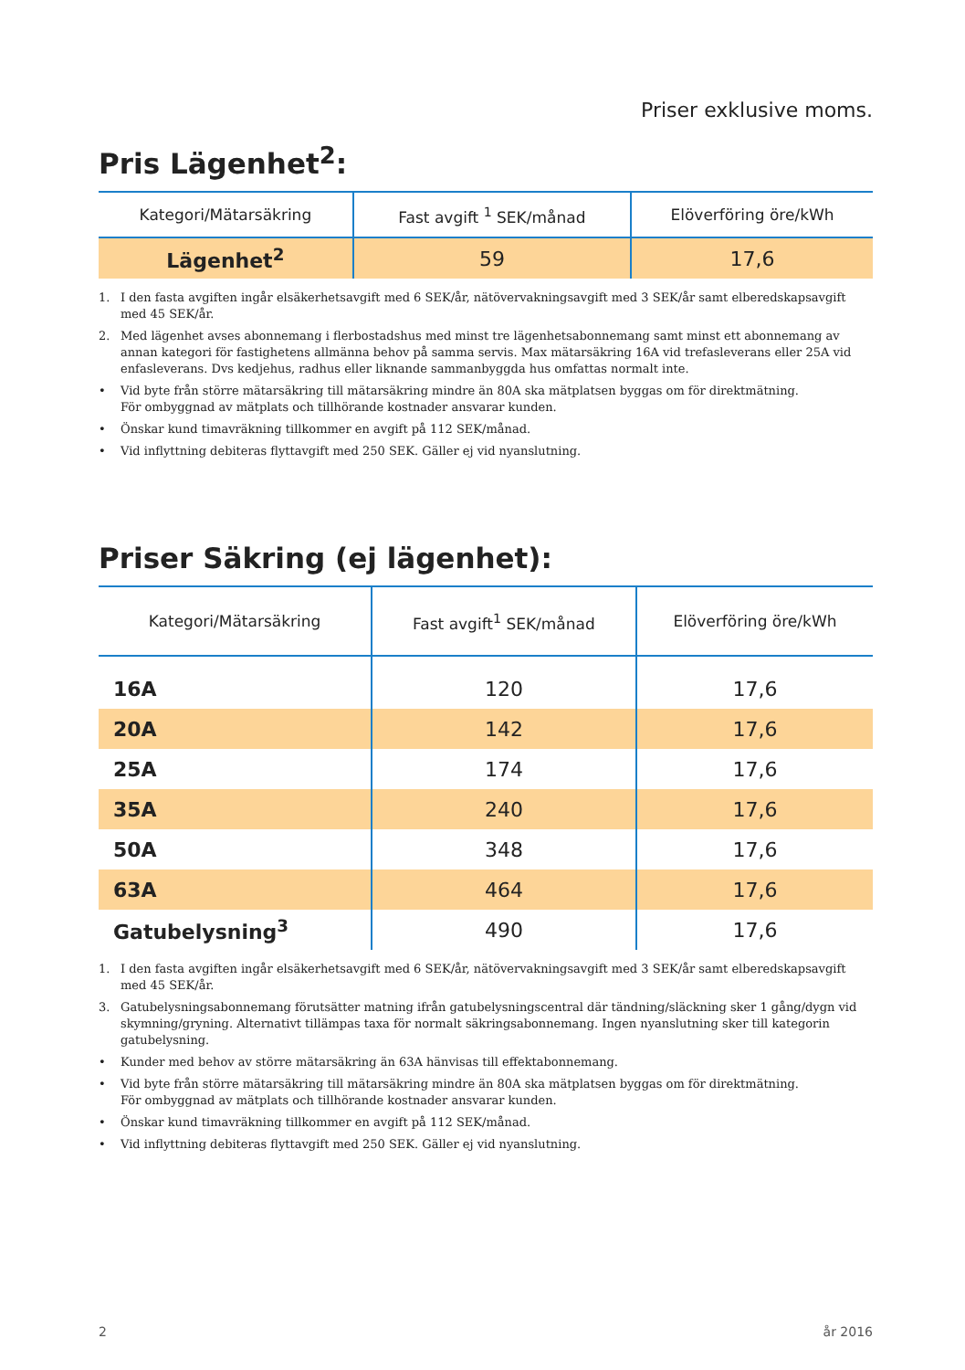Priser exklusive moms.
Pris Lägenhet<sup>2</sup>:
| Kategori/Mätarsäkring | Fast avgift <sup>1</sup> SEK/månad | Elöverföring öre/kWh |
| --- | --- | --- |
| Lägenhet<sup>2</sup> | 59 | 17,6 |
1. I den fasta avgiften ingår elsäkerhetsavgift med 6 SEK/år, nätövervakningsavgift med 3 SEK/år samt elberedskapsavgift med 45 SEK/år.
2. Med lägenhet avses abonnemang i flerbostadshus med minst tre lägenhetsabonnemang samt minst ett abonnemang av annan kategori för fastighetens allmänna behov på samma servis. Max mätarsäkring 16A vid trefasleverans eller 25A vid enfasleverans. Dvs kedjehus, radhus eller liknande sammanbyggda hus omfattas normalt inte.
• Vid byte från större mätarsäkring till mätarsäkring mindre än 80A ska mätplatsen byggas om för direktmätning.
För ombyggnad av mätplats och tillhörande kostnader ansvarar kunden.
• Önskar kund timavräkning tillkommer en avgift på 112 SEK/månad.
• Vid inflyttning debiteras flyttavgift med 250 SEK. Gäller ej vid nyanslutning.
Priser Säkring (ej lägenhet):
| Kategori/Mätarsäkring | Fast avgift<sup>1</sup> SEK/månad | Elöverföring öre/kWh |
| --- | --- | --- |
| 16A | 120 | 17,6 |
| 20A | 142 | 17,6 |
| 25A | 174 | 17,6 |
| 35A | 240 | 17,6 |
| 50A | 348 | 17,6 |
| 63A | 464 | 17,6 |
| Gatubelysning<sup>3</sup> | 490 | 17,6 |
1. I den fasta avgiften ingår elsäkerhetsavgift med 6 SEK/år, nätövervakningsavgift med 3 SEK/år samt elberedskapsavgift med 45 SEK/år.
3. Gatubelysningsabonnemang förutsätter matning ifrån gatubelysningscentral där tändning/släckning sker 1 gång/dygn vid skymning/gryning. Alternativt tillämpas taxa för normalt säkringsabonnemang. Ingen nyanslutning sker till kategorin gatubelysning.
• Kunder med behov av större mätarsäkring än 63A hänvisas till effektabonnemang.
• Vid byte från större mätarsäkring till mätarsäkring mindre än 80A ska mätplatsen byggas om för direktmätning.
För ombyggnad av mätplats och tillhörande kostnader ansvarar kunden.
• Önskar kund timavräkning tillkommer en avgift på 112 SEK/månad.
• Vid inflyttning debiteras flyttavgift med 250 SEK. Gäller ej vid nyanslutning.
2 år 2016